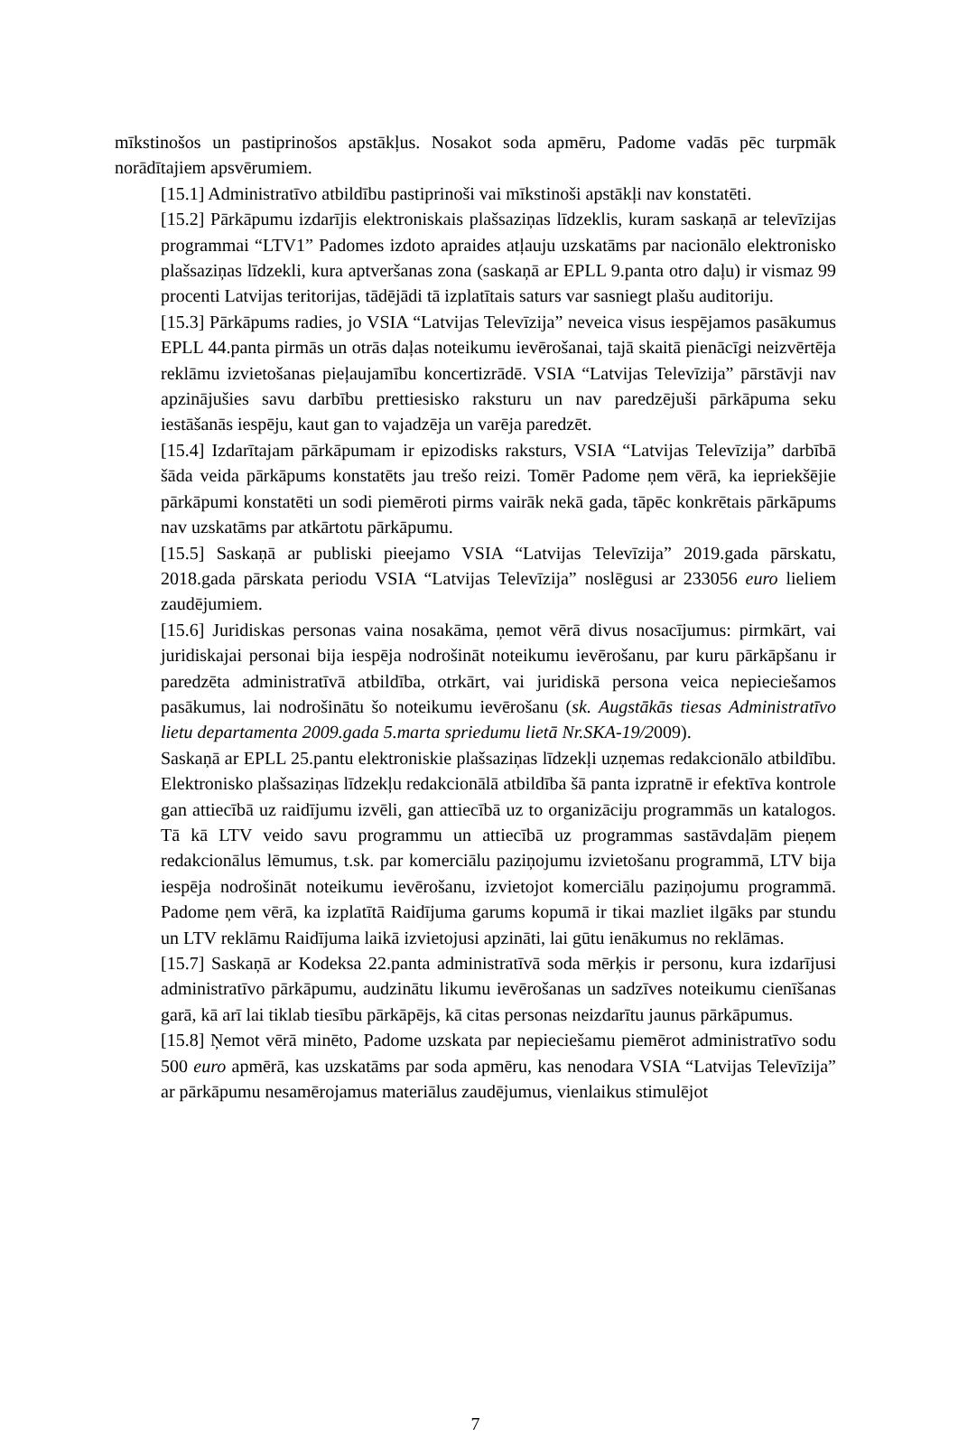mīkstinošos un pastiprinošos apstākļus. Nosakot soda apmēru, Padome vadās pēc turpmāk norādītajiem apsvērumiem.
[15.1] Administratīvo atbildību pastiprinoši vai mīkstinoši apstākļi nav konstatēti.
[15.2] Pārkāpumu izdarījis elektroniskais plašsaziņas līdzeklis, kuram saskaņā ar televīzijas programmai “LTV1” Padomes izdoto apraides atļauju uzskatāms par nacionālo elektronisko plašsaziņas līdzekli, kura aptveršanas zona (saskaņā ar EPLL 9.panta otro daļu) ir vismaz 99 procenti Latvijas teritorijas, tādējādi tā izplatītais saturs var sasniegt plašu auditoriju.
[15.3] Pārkāpums radies, jo VSIA “Latvijas Televīzija” neveica visus iespējamos pasākumus EPLL 44.panta pirmās un otrās daļas noteikumu ievērošanai, tajā skaitā pienācīgi neizvērtēja reklāmu izvietošanas pieļaujamību koncertizrādē. VSIA “Latvijas Televīzija” pārstāvji nav apzinājušies savu darbību prettiesisko raksturu un nav paredzējuši pārkāpuma seku iestāšanās iespēju, kaut gan to vajadzēja un varēja paredzēt.
[15.4] Izdarītajam pārkāpumam ir epizodisks raksturs, VSIA “Latvijas Televīzija” darbībā šāda veida pārkāpums konstatēts jau trešo reizi. Tomēr Padome ņem vērā, ka iepriekšējie pārkāpumi konstatēti un sodi piemēroti pirms vairāk nekā gada, tāpēc konkrētais pārkāpums nav uzskatāms par atkārtotu pārkāpumu.
[15.5] Saskaņā ar publiski pieejamo VSIA “Latvijas Televīzija” 2019.gada pārskatu, 2018.gada pārskata periodu VSIA “Latvijas Televīzija” noslēgusi ar 233056 euro lieliem zaudējumiem.
[15.6] Juridiskas personas vaina nosakāma, ņemot vērā divus nosacījumus: pirmkārt, vai juridiskajai personai bija iespēja nodrošināt noteikumu ievērošanu, par kuru pārkāpšanu ir paredzēta administratīvā atbildība, otrkārt, vai juridiskā persona veica nepieciešamos pasākumus, lai nodrošinātu šo noteikumu ievērošanu (sk. Augstākās tiesas Administratīvo lietu departamenta 2009.gada 5.marta spriedumu lietā Nr.SKA-19/2009).
Saskaņā ar EPLL 25.pantu elektroniskie plašsaziņas līdzekļi uzņemas redakcionālo atbildību. Elektronisko plašsaziņas līdzekļu redakcionālā atbildība šā panta izpratnē ir efektīva kontrole gan attiecībā uz raidījumu izvēli, gan attiecībā uz to organizāciju programmās un katalogos. Tā kā LTV veido savu programmu un attiecībā uz programmas sastāvdaļām pieņem redakcionālus lēmumus, t.sk. par komerciālu paziņojumu izvietošanu programmā, LTV bija iespēja nodrošināt noteikumu ievērošanu, izvietojot komerciālu paziņojumu programmā. Padome ņem vērā, ka izplatītā Raidījuma garums kopumā ir tikai mazliet ilgāks par stundu un LTV reklāmu Raidījuma laikā izvietojusi apzināti, lai gūtu ienākumus no reklāmas.
[15.7] Saskaņā ar Kodeksa 22.panta administratīvā soda mērķis ir personu, kura izdarījusi administratīvo pārkāpumu, audzinātu likumu ievērošanas un sadzīves noteikumu cienīšanas garā, kā arī lai tiklab tiesību pārkāpējs, kā citas personas neizdarītu jaunus pārkāpumus.
[15.8] Ņemot vērā minēto, Padome uzskata par nepieciešamu piemērot administratīvo sodu 500 euro apmērā, kas uzskatāms par soda apmēru, kas nenodara VSIA “Latvijas Televīzija” ar pārkāpumu nesamērojamus materiālus zaudējumus, vienlaikus stimulējot
7